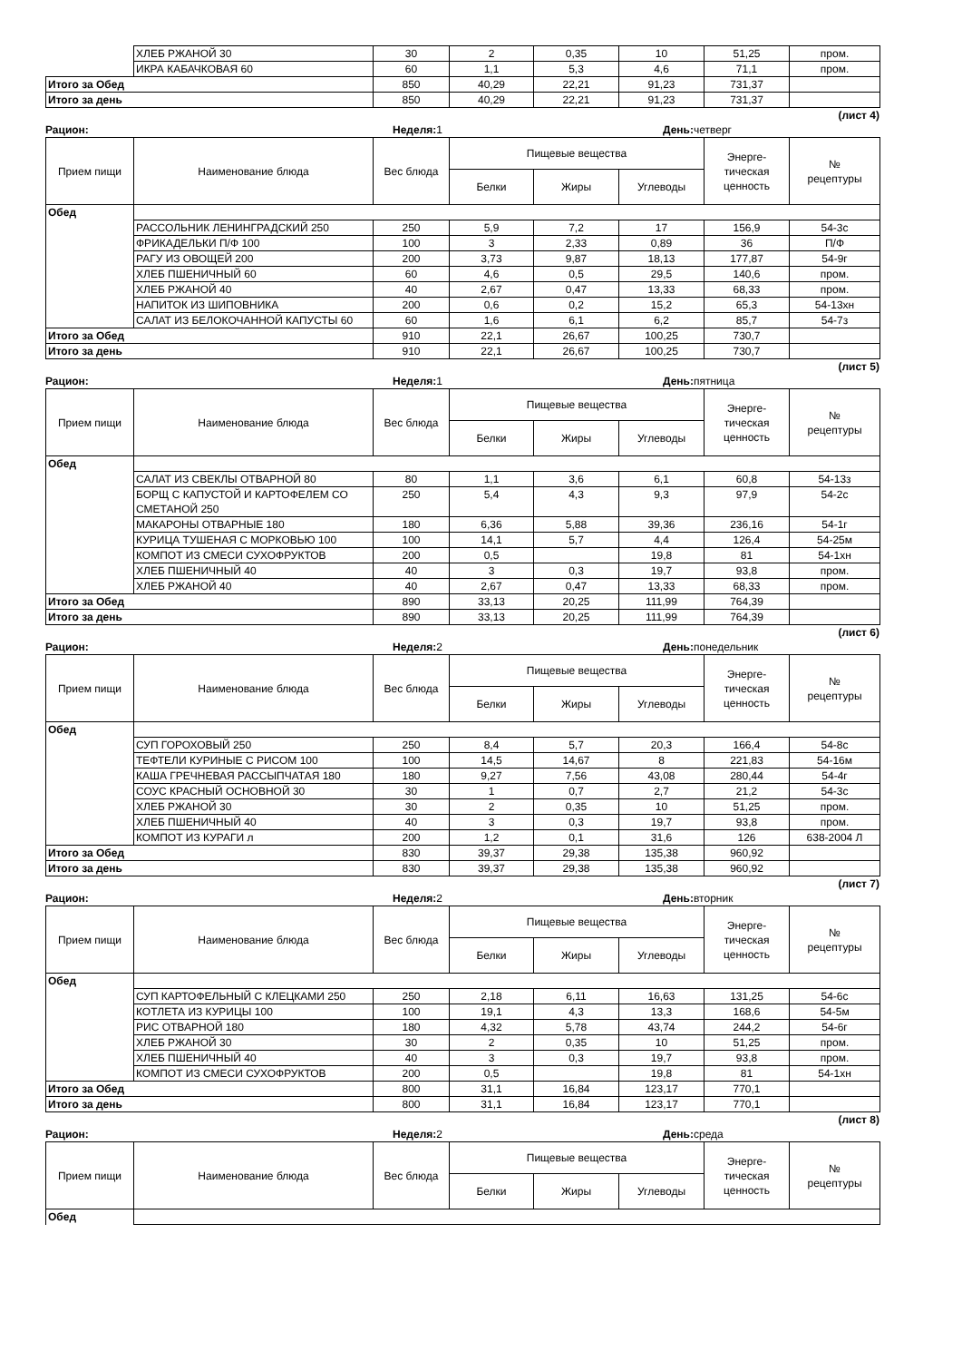| | ХЛЕБ РЖАНОЙ 30 | 30 | 2 | 0,35 | 10 | 51,25 | пром. |
| | ИКРА КАБАЧКОВАЯ 60 | 60 | 1,1 | 5,3 | 4,6 | 71,1 | пром. |
| Итого за Обед | | 850 | 40,29 | 22,21 | 91,23 | 731,37 | |
| Итого за день | | 850 | 40,29 | 22,21 | 91,23 | 731,37 | |
(лист 4)
Рацион: Неделя: 1 День: четверг
| Прием пищи | Наименование блюда | Вес блюда | Пищевые вещества | | | Энерге- тическая ценность | № рецептуры |
| --- | --- | --- | --- | --- | --- | --- | --- |
| | | | Белки | Жиры | Углеводы | | |
| Обед | | | | | | | |
| | РАССОЛЬНИК ЛЕНИНГРАДСКИЙ 250 | 250 | 5,9 | 7,2 | 17 | 156,9 | 54-3с |
| | ФРИКАДЕЛЬКИ П/Ф 100 | 100 | 3 | 2,33 | 0,89 | 36 | П/Ф |
| | РАГУ ИЗ ОВОЩЕЙ 200 | 200 | 3,73 | 9,87 | 18,13 | 177,87 | 54-9г |
| | ХЛЕБ ПШЕНИЧНЫЙ 60 | 60 | 4,6 | 0,5 | 29,5 | 140,6 | пром. |
| | ХЛЕБ РЖАНОЙ 40 | 40 | 2,67 | 0,47 | 13,33 | 68,33 | пром. |
| | НАПИТОК ИЗ ШИПОВНИКА | 200 | 0,6 | 0,2 | 15,2 | 65,3 | 54-13хн |
| | САЛАТ ИЗ БЕЛОКОЧАННОЙ КАПУСТЫ 60 | 60 | 1,6 | 6,1 | 6,2 | 85,7 | 54-7з |
| Итого за Обед | | 910 | 22,1 | 26,67 | 100,25 | 730,7 | |
| Итого за день | | 910 | 22,1 | 26,67 | 100,25 | 730,7 | |
(лист 5)
Рацион: Неделя: 1 День: пятница
| Прием пищи | Наименование блюда | Вес блюда | Пищевые вещества | | | Энерге- тическая ценность | № рецептуры |
| --- | --- | --- | --- | --- | --- | --- | --- |
| | | | Белки | Жиры | Углеводы | | |
| Обед | | | | | | | |
| | САЛАТ ИЗ СВЕКЛЫ ОТВАРНОЙ 80 | 80 | 1,1 | 3,6 | 6,1 | 60,8 | 54-13з |
| | БОРЩ С КАПУСТОЙ И КАРТОФЕЛЕМ СО СМЕТАНОЙ 250 | 250 | 5,4 | 4,3 | 9,3 | 97,9 | 54-2с |
| | МАКАРОНЫ ОТВАРНЫЕ 180 | 180 | 6,36 | 5,88 | 39,36 | 236,16 | 54-1г |
| | КУРИЦА ТУШЕНАЯ С МОРКОВЬЮ 100 | 100 | 14,1 | 5,7 | 4,4 | 126,4 | 54-25м |
| | КОМПОТ ИЗ СМЕСИ СУХОФРУКТОВ | 200 | 0,5 | | 19,8 | 81 | 54-1хн |
| | ХЛЕБ ПШЕНИЧНЫЙ 40 | 40 | 3 | 0,3 | 19,7 | 93,8 | пром. |
| | ХЛЕБ РЖАНОЙ 40 | 40 | 2,67 | 0,47 | 13,33 | 68,33 | пром. |
| Итого за Обед | | 890 | 33,13 | 20,25 | 111,99 | 764,39 | |
| Итого за день | | 890 | 33,13 | 20,25 | 111,99 | 764,39 | |
(лист 6)
Рацион: Неделя: 2 День: понедельник
| Прием пищи | Наименование блюда | Вес блюда | Пищевые вещества | | | Энерге- тическая ценность | № рецептуры |
| --- | --- | --- | --- | --- | --- | --- | --- |
| | | | Белки | Жиры | Углеводы | | |
| Обед | | | | | | | |
| | СУП ГОРОХОВЫЙ 250 | 250 | 8,4 | 5,7 | 20,3 | 166,4 | 54-8с |
| | ТЕФТЕЛИ КУРИНЫЕ С РИСОМ 100 | 100 | 14,5 | 14,67 | 8 | 221,83 | 54-16м |
| | КАША ГРЕЧНЕВАЯ РАССЫПЧАТАЯ 180 | 180 | 9,27 | 7,56 | 43,08 | 280,44 | 54-4г |
| | СОУС КРАСНЫЙ ОСНОВНОЙ 30 | 30 | 1 | 0,7 | 2,7 | 21,2 | 54-3с |
| | ХЛЕБ РЖАНОЙ 30 | 30 | 2 | 0,35 | 10 | 51,25 | пром. |
| | ХЛЕБ ПШЕНИЧНЫЙ 40 | 40 | 3 | 0,3 | 19,7 | 93,8 | пром. |
| | КОМПОТ ИЗ КУРАГИ л | 200 | 1,2 | 0,1 | 31,6 | 126 | 638-2004 Л |
| Итого за Обед | | 830 | 39,37 | 29,38 | 135,38 | 960,92 | |
| Итого за день | | 830 | 39,37 | 29,38 | 135,38 | 960,92 | |
(лист 7)
Рацион: Неделя: 2 День: вторник
| Прием пищи | Наименование блюда | Вес блюда | Пищевые вещества | | | Энерге- тическая ценность | № рецептуры |
| --- | --- | --- | --- | --- | --- | --- | --- |
| | | | Белки | Жиры | Углеводы | | |
| Обед | | | | | | | |
| | СУП КАРТОФЕЛЬНЫЙ С КЛЕЦКАМИ 250 | 250 | 2,18 | 6,11 | 16,63 | 131,25 | 54-6с |
| | КОТЛЕТА ИЗ КУРИЦЫ 100 | 100 | 19,1 | 4,3 | 13,3 | 168,6 | 54-5м |
| | РИС ОТВАРНОЙ 180 | 180 | 4,32 | 5,78 | 43,74 | 244,2 | 54-6г |
| | ХЛЕБ РЖАНОЙ 30 | 30 | 2 | 0,35 | 10 | 51,25 | пром. |
| | ХЛЕБ ПШЕНИЧНЫЙ 40 | 40 | 3 | 0,3 | 19,7 | 93,8 | пром. |
| | КОМПОТ ИЗ СМЕСИ СУХОФРУКТОВ | 200 | 0,5 | | 19,8 | 81 | 54-1хн |
| Итого за Обед | | 800 | 31,1 | 16,84 | 123,17 | 770,1 | |
| Итого за день | | 800 | 31,1 | 16,84 | 123,17 | 770,1 | |
(лист 8)
Рацион: Неделя: 2 День: среда
| Прием пищи | Наименование блюда | Вес блюда | Пищевые вещества | | | Энерге- тическая ценность | № рецептуры |
| --- | --- | --- | --- | --- | --- | --- | --- |
| | | | Белки | Жиры | Углеводы | | |
| Обед | | | | | | | |